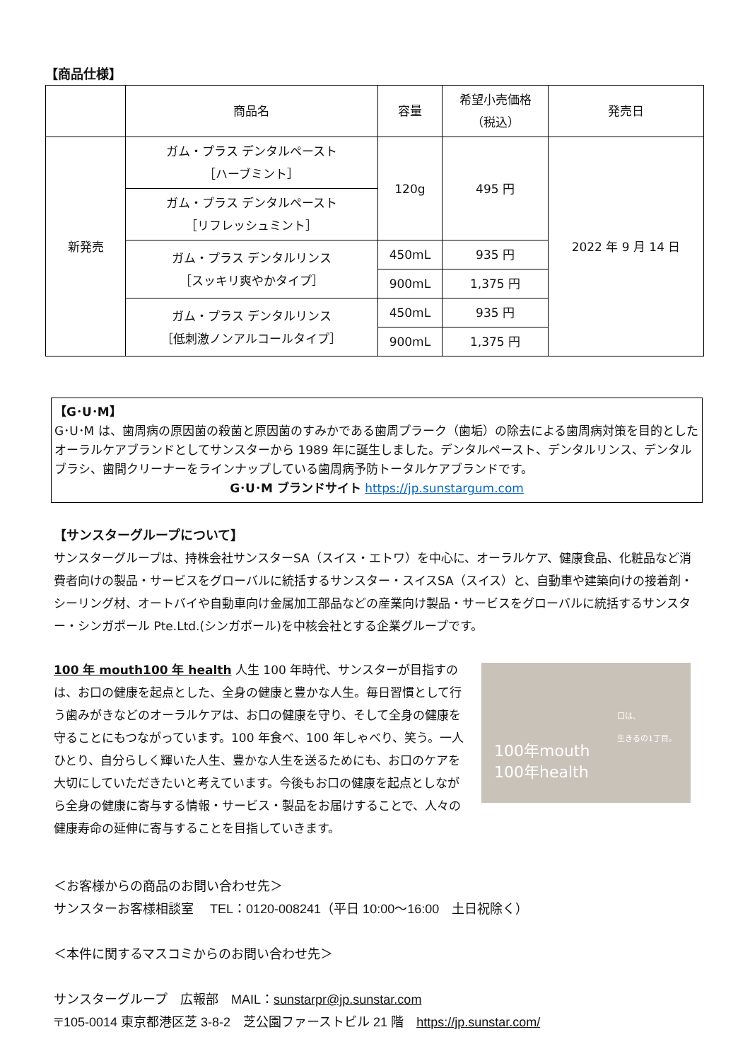【商品仕様】
| | 商品名 | 容量 | 希望小売価格 （税込） | 発売日 |
| --- | --- | --- | --- | --- |
| 新発売 | ガム・プラス デンタルペースト ［ハーブミント］ | 120g | 495 円 | 2022 年 9 月 14 日 |
| | ガム・プラス デンタルペースト ［リフレッシュミント］ | | | |
| | ガム・プラス デンタルリンス ［スッキリ爽やかタイプ］ | 450mL | 935 円 | |
| | | 900mL | 1,375 円 | |
| | ガム・プラス デンタルリンス ［低刺激ノンアルコールタイプ］ | 450mL | 935 円 | |
| | | 900mL | 1,375 円 | |
【G･U･M】
G･U･M は、歯周病の原因菌の殺菌と原因菌のすみかである歯周プラーク（歯垢）の除去による歯周病対策を目的としたオーラルケアブランドとしてサンスターから 1989 年に誕生しました。デンタルペースト、デンタルリンス、デンタルブラシ、歯間クリーナーをラインナップしている歯周病予防トータルケアブランドです。
G･U･M ブランドサイト https://jp.sunstargum.com
【サンスターグループについて】
サンスターグループは、持株会社サンスターSA（スイス・エトワ）を中心に、オーラルケア、健康食品、化粧品など消費者向けの製品・サービスをグローバルに統括するサンスター・スイスSA（スイス）と、自動車や建築向けの接着剤・シーリング材、オートバイや自動車向け金属加工部品などの産業向け製品・サービスをグローバルに統括するサンスター・シンガポール Pte.Ltd.(シンガポール)を中核会社とする企業グループです。
100 年 mouth100 年 health
口は、
生きるの1丁目。
100年mouth
100年health
人生 100 年時代、サンスターが目指すのは、お口の健康を起点とした、全身の健康と豊かな人生。毎日習慣として行う歯みがきなどのオーラルケアは、お口の健康を守り、そして全身の健康を守ることにもつながっています。100 年食べ、100 年しゃべり、笑う。一人ひとり、自分らしく輝いた人生、豊かな人生を送るためにも、お口のケアを大切にしていただきたいと考えています。今後もお口の健康を起点としながら全身の健康に寄与する情報・サービス・製品をお届けすることで、人々の健康寿命の延伸に寄与することを目指していきます。
＜お客様からの商品のお問い合わせ先＞
サンスターお客様相談室　 TEL：0120-008241（平日 10:00～16:00　土日祝除く）
＜本件に関するマスコミからのお問い合わせ先＞
サンスターグループ　広報部　MAIL：sunstarpr@jp.sunstar.com
〒105-0014 東京都港区芝 3-8-2　芝公園ファーストビル 21 階　https://jp.sunstar.com/